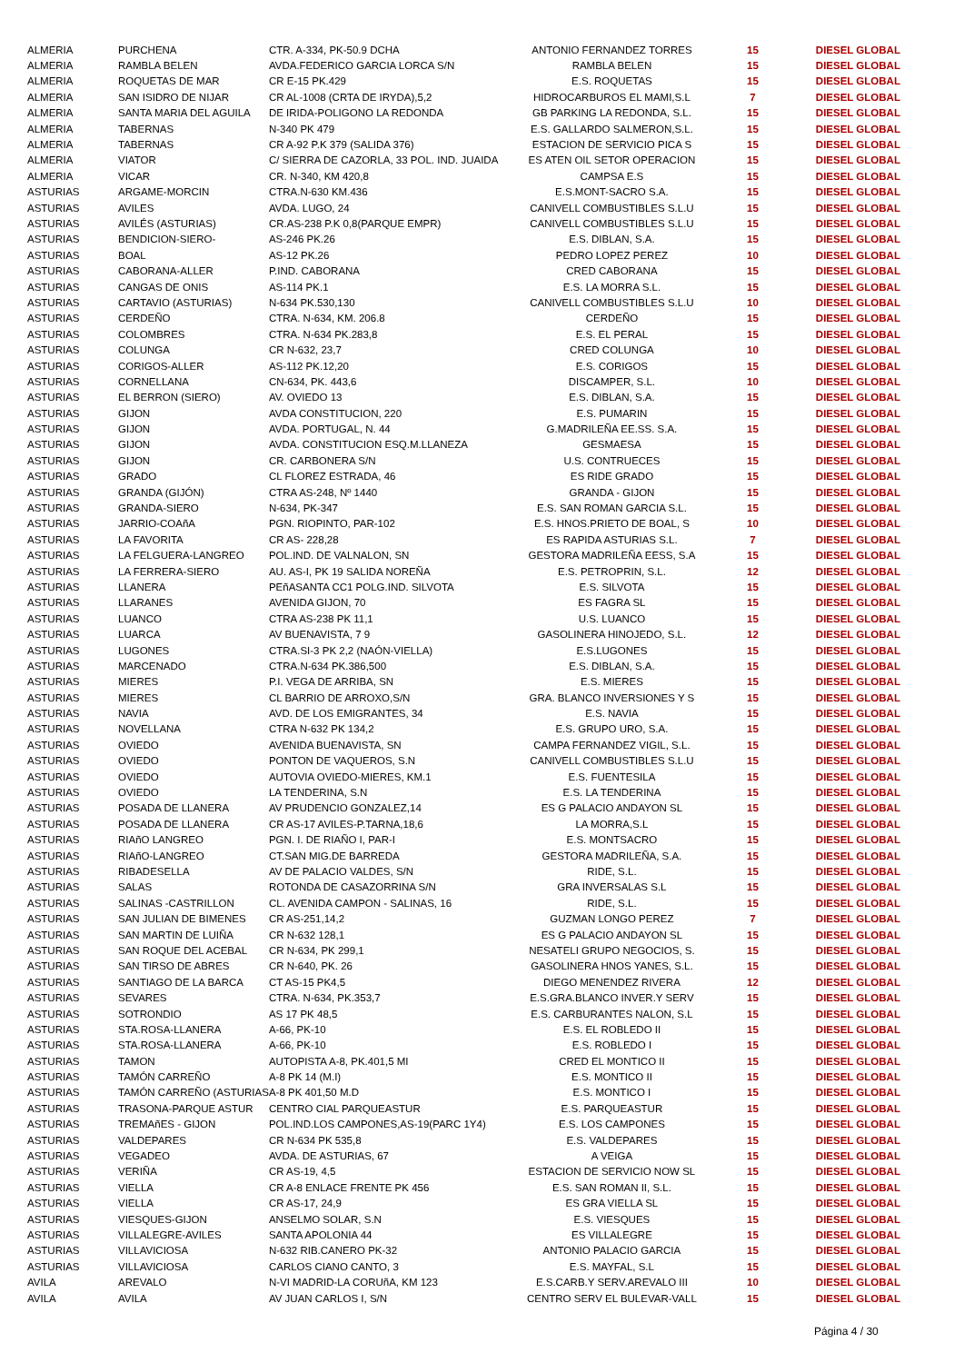| ALMERIA | PURCHENA | CTR. A-334, PK-50.9 DCHA | ANTONIO FERNANDEZ TORRES | 15 | DIESEL GLOBAL |
| ALMERIA | RAMBLA BELEN | AVDA.FEDERICO GARCIA LORCA S/N | RAMBLA BELEN | 15 | DIESEL GLOBAL |
| ALMERIA | ROQUETAS DE MAR | CR E-15 PK.429 | E.S. ROQUETAS | 15 | DIESEL GLOBAL |
| ALMERIA | SAN ISIDRO DE NIJAR | CR AL-1008 (CRTA DE IRYDA),5,2 | HIDROCARBUROS EL MAMI,S.L | 7 | DIESEL GLOBAL |
| ALMERIA | SANTA MARIA DEL AGUILA | DE IRIDA-POLIGONO LA REDONDA | GB PARKING LA REDONDA, S.L. | 15 | DIESEL GLOBAL |
| ALMERIA | TABERNAS | N-340 PK 479 | E.S. GALLARDO SALMERON,S.L. | 15 | DIESEL GLOBAL |
| ALMERIA | TABERNAS | CR A-92 P.K 379 (SALIDA 376) | ESTACION DE SERVICIO PICA S | 15 | DIESEL GLOBAL |
| ALMERIA | VIATOR | C/ SIERRA DE CAZORLA, 33 POL. IND. JUAIDA | ES ATEN OIL SETOR OPERACION | 15 | DIESEL GLOBAL |
| ALMERIA | VICAR | CR. N-340, KM 420,8 | CAMPSA E.S | 15 | DIESEL GLOBAL |
| ASTURIAS | ARGAME-MORCIN | CTRA.N-630 KM.436 | E.S.MONT-SACRO S.A. | 15 | DIESEL GLOBAL |
| ASTURIAS | AVILES | AVDA. LUGO, 24 | CANIVELL COMBUSTIBLES S.L.U | 15 | DIESEL GLOBAL |
| ASTURIAS | AVILÉS (ASTURIAS) | CR.AS-238 P.K 0,8(PARQUE EMPR) | CANIVELL COMBUSTIBLES S.L.U | 15 | DIESEL GLOBAL |
| ASTURIAS | BENDICION-SIERO- | AS-246 PK.26 | E.S. DIBLAN, S.A. | 15 | DIESEL GLOBAL |
| ASTURIAS | BOAL | AS-12 PK.26 | PEDRO LOPEZ PEREZ | 10 | DIESEL GLOBAL |
| ASTURIAS | CABORANA-ALLER | P.IND. CABORANA | CRED CABORANA | 15 | DIESEL GLOBAL |
| ASTURIAS | CANGAS DE ONIS | AS-114 PK.1 | E.S. LA MORRA S.L. | 15 | DIESEL GLOBAL |
| ASTURIAS | CARTAVIO (ASTURIAS) | N-634 PK.530,130 | CANIVELL COMBUSTIBLES S.L.U | 10 | DIESEL GLOBAL |
| ASTURIAS | CERDEÑO | CTRA. N-634, KM. 206.8 | CERDEÑO | 15 | DIESEL GLOBAL |
| ASTURIAS | COLOMBRES | CTRA. N-634 PK.283,8 | E.S. EL PERAL | 15 | DIESEL GLOBAL |
| ASTURIAS | COLUNGA | CR N-632, 23,7 | CRED COLUNGA | 10 | DIESEL GLOBAL |
| ASTURIAS | CORIGOS-ALLER | AS-112 PK.12,20 | E.S. CORIGOS | 15 | DIESEL GLOBAL |
| ASTURIAS | CORNELLANA | CN-634, PK. 443,6 | DISCAMPER, S.L. | 10 | DIESEL GLOBAL |
| ASTURIAS | EL BERRON (SIERO) | AV. OVIEDO 13 | E.S. DIBLAN, S.A. | 15 | DIESEL GLOBAL |
| ASTURIAS | GIJON | AVDA CONSTITUCION, 220 | E.S. PUMARIN | 15 | DIESEL GLOBAL |
| ASTURIAS | GIJON | AVDA. PORTUGAL, N. 44 | G.MADRILEÑA EE.SS. S.A. | 15 | DIESEL GLOBAL |
| ASTURIAS | GIJON | AVDA. CONSTITUCION ESQ.M.LLANEZA | GESMAESA | 15 | DIESEL GLOBAL |
| ASTURIAS | GIJON | CR. CARBONERA S/N | U.S. CONTRUECES | 15 | DIESEL GLOBAL |
| ASTURIAS | GRADO | CL FLOREZ ESTRADA, 46 | ES RIDE GRADO | 15 | DIESEL GLOBAL |
| ASTURIAS | GRANDA (GIJÓN) | CTRA AS-248, Nº 1440 | GRANDA - GIJON | 15 | DIESEL GLOBAL |
| ASTURIAS | GRANDA-SIERO | N-634, PK-347 | E.S. SAN ROMAN GARCIA S.L. | 15 | DIESEL GLOBAL |
| ASTURIAS | JARRIO-COAñA | PGN. RIOPINTO, PAR-102 | E.S. HNOS.PRIETO DE BOAL, S | 10 | DIESEL GLOBAL |
| ASTURIAS | LA FAVORITA | CR AS- 228,28 | ES RAPIDA ASTURIAS S.L. | 7 | DIESEL GLOBAL |
| ASTURIAS | LA FELGUERA-LANGREO | POL.IND. DE VALNALON, SN | GESTORA MADRILEÑA EESS, S.A | 15 | DIESEL GLOBAL |
| ASTURIAS | LA FERRERA-SIERO | AU. AS-I, PK 19 SALIDA NOREÑA | E.S. PETROPRIN, S.L. | 12 | DIESEL GLOBAL |
| ASTURIAS | LLANERA | PEñASANTA CC1 POLG.IND. SILVOTA | E.S. SILVOTA | 15 | DIESEL GLOBAL |
| ASTURIAS | LLARANES | AVENIDA GIJON, 70 | ES FAGRA SL | 15 | DIESEL GLOBAL |
| ASTURIAS | LUANCO | CTRA AS-238 PK 11,1 | U.S. LUANCO | 15 | DIESEL GLOBAL |
| ASTURIAS | LUARCA | AV BUENAVISTA, 7 9 | GASOLINERA HINOJEDO, S.L. | 12 | DIESEL GLOBAL |
| ASTURIAS | LUGONES | CTRA.SI-3 PK 2,2 (NAÓN-VIELLA) | E.S.LUGONES | 15 | DIESEL GLOBAL |
| ASTURIAS | MARCENADO | CTRA.N-634 PK.386,500 | E.S. DIBLAN, S.A. | 15 | DIESEL GLOBAL |
| ASTURIAS | MIERES | P.I. VEGA DE ARRIBA, SN | E.S. MIERES | 15 | DIESEL GLOBAL |
| ASTURIAS | MIERES | CL BARRIO DE ARROXO,S/N | GRA. BLANCO INVERSIONES Y S | 15 | DIESEL GLOBAL |
| ASTURIAS | NAVIA | AVD. DE LOS EMIGRANTES, 34 | E.S. NAVIA | 15 | DIESEL GLOBAL |
| ASTURIAS | NOVELLANA | CTRA N-632 PK 134,2 | E.S. GRUPO URO, S.A. | 15 | DIESEL GLOBAL |
| ASTURIAS | OVIEDO | AVENIDA BUENAVISTA, SN | CAMPA FERNANDEZ VIGIL, S.L. | 15 | DIESEL GLOBAL |
| ASTURIAS | OVIEDO | PONTON DE VAQUEROS, S.N | CANIVELL COMBUSTIBLES S.L.U | 15 | DIESEL GLOBAL |
| ASTURIAS | OVIEDO | AUTOVIA OVIEDO-MIERES, KM.1 | E.S. FUENTESILA | 15 | DIESEL GLOBAL |
| ASTURIAS | OVIEDO | LA TENDERINA, S.N | E.S. LA TENDERINA | 15 | DIESEL GLOBAL |
| ASTURIAS | POSADA DE LLANERA | AV PRUDENCIO GONZALEZ,14 | ES G PALACIO ANDAYON SL | 15 | DIESEL GLOBAL |
| ASTURIAS | POSADA DE LLANERA | CR AS-17 AVILES-P.TARNA,18,6 | LA MORRA,S.L | 15 | DIESEL GLOBAL |
| ASTURIAS | RIAñO LANGREO | PGN. I. DE RIAÑO I, PAR-I | E.S. MONTSACRO | 15 | DIESEL GLOBAL |
| ASTURIAS | RIAñO-LANGREO | CT.SAN MIG.DE BARREDA | GESTORA MADRILEÑA, S.A. | 15 | DIESEL GLOBAL |
| ASTURIAS | RIBADESELLA | AV DE PALACIO VALDES, S/N | RIDE, S.L. | 15 | DIESEL GLOBAL |
| ASTURIAS | SALAS | ROTONDA DE CASAZORRINA S/N | GRA INVERSALAS S.L | 15 | DIESEL GLOBAL |
| ASTURIAS | SALINAS -CASTRILLON | CL. AVENIDA CAMPON - SALINAS, 16 | RIDE, S.L. | 15 | DIESEL GLOBAL |
| ASTURIAS | SAN JULIAN DE BIMENES | CR AS-251,14,2 | GUZMAN LONGO PEREZ | 7 | DIESEL GLOBAL |
| ASTURIAS | SAN MARTIN DE LUIÑA | CR N-632 128,1 | ES G PALACIO ANDAYON SL | 15 | DIESEL GLOBAL |
| ASTURIAS | SAN ROQUE DEL ACEBAL | CR N-634, PK 299,1 | NESATELI GRUPO NEGOCIOS, S. | 15 | DIESEL GLOBAL |
| ASTURIAS | SAN TIRSO DE ABRES | CR N-640, PK. 26 | GASOLINERA HNOS YANES, S.L. | 15 | DIESEL GLOBAL |
| ASTURIAS | SANTIAGO DE LA BARCA | CT AS-15 PK4,5 | DIEGO MENENDEZ RIVERA | 12 | DIESEL GLOBAL |
| ASTURIAS | SEVARES | CTRA. N-634, PK.353,7 | E.S.GRA.BLANCO INVER.Y SERV | 15 | DIESEL GLOBAL |
| ASTURIAS | SOTRONDIO | AS 17 PK 48,5 | E.S. CARBURANTES NALON, S.L | 15 | DIESEL GLOBAL |
| ASTURIAS | STA.ROSA-LLANERA | A-66, PK-10 | E.S. EL ROBLEDO II | 15 | DIESEL GLOBAL |
| ASTURIAS | STA.ROSA-LLANERA | A-66, PK-10 | E.S. ROBLEDO I | 15 | DIESEL GLOBAL |
| ASTURIAS | TAMON | AUTOPISTA A-8, PK.401,5 MI | CRED EL MONTICO II | 15 | DIESEL GLOBAL |
| ASTURIAS | TAMÓN CARREÑO | A-8 PK 14 (M.I) | E.S. MONTICO II | 15 | DIESEL GLOBAL |
| ASTURIAS | TAMÓN CARREÑO (ASTURIAS | A-8 PK 401,50 M.D | E.S. MONTICO I | 15 | DIESEL GLOBAL |
| ASTURIAS | TRASONA-PARQUE ASTUR | CENTRO CIAL PARQUEASTUR | E.S. PARQUEASTUR | 15 | DIESEL GLOBAL |
| ASTURIAS | TREMAñES - GIJON | POL.IND.LOS CAMPONES,AS-19(PARC 1Y4) | E.S. LOS CAMPONES | 15 | DIESEL GLOBAL |
| ASTURIAS | VALDEPARES | CR N-634 PK 535,8 | E.S. VALDEPARES | 15 | DIESEL GLOBAL |
| ASTURIAS | VEGADEO | AVDA. DE ASTURIAS, 67 | A VEIGA | 15 | DIESEL GLOBAL |
| ASTURIAS | VERIÑA | CR AS-19, 4,5 | ESTACION DE SERVICIO NOW SL | 15 | DIESEL GLOBAL |
| ASTURIAS | VIELLA | CR A-8 ENLACE FRENTE PK 456 | E.S. SAN ROMAN II, S.L. | 15 | DIESEL GLOBAL |
| ASTURIAS | VIELLA | CR AS-17, 24,9 | ES GRA VIELLA SL | 15 | DIESEL GLOBAL |
| ASTURIAS | VIESQUES-GIJON | ANSELMO SOLAR, S.N | E.S. VIESQUES | 15 | DIESEL GLOBAL |
| ASTURIAS | VILLALEGRE-AVILES | SANTA APOLONIA 44 | ES VILLALEGRE | 15 | DIESEL GLOBAL |
| ASTURIAS | VILLAVICIOSA | N-632 RIB.CANERO PK-32 | ANTONIO PALACIO GARCIA | 15 | DIESEL GLOBAL |
| ASTURIAS | VILLAVICIOSA | CARLOS CIANO CANTO, 3 | E.S. MAYFAL, S.L | 15 | DIESEL GLOBAL |
| AVILA | AREVALO | N-VI MADRID-LA CORUñA, KM 123 | E.S.CARB.Y SERV.AREVALO III | 10 | DIESEL GLOBAL |
| AVILA | AVILA | AV JUAN CARLOS I, S/N | CENTRO SERV EL BULEVAR-VALL | 15 | DIESEL GLOBAL |
Página 4 / 30